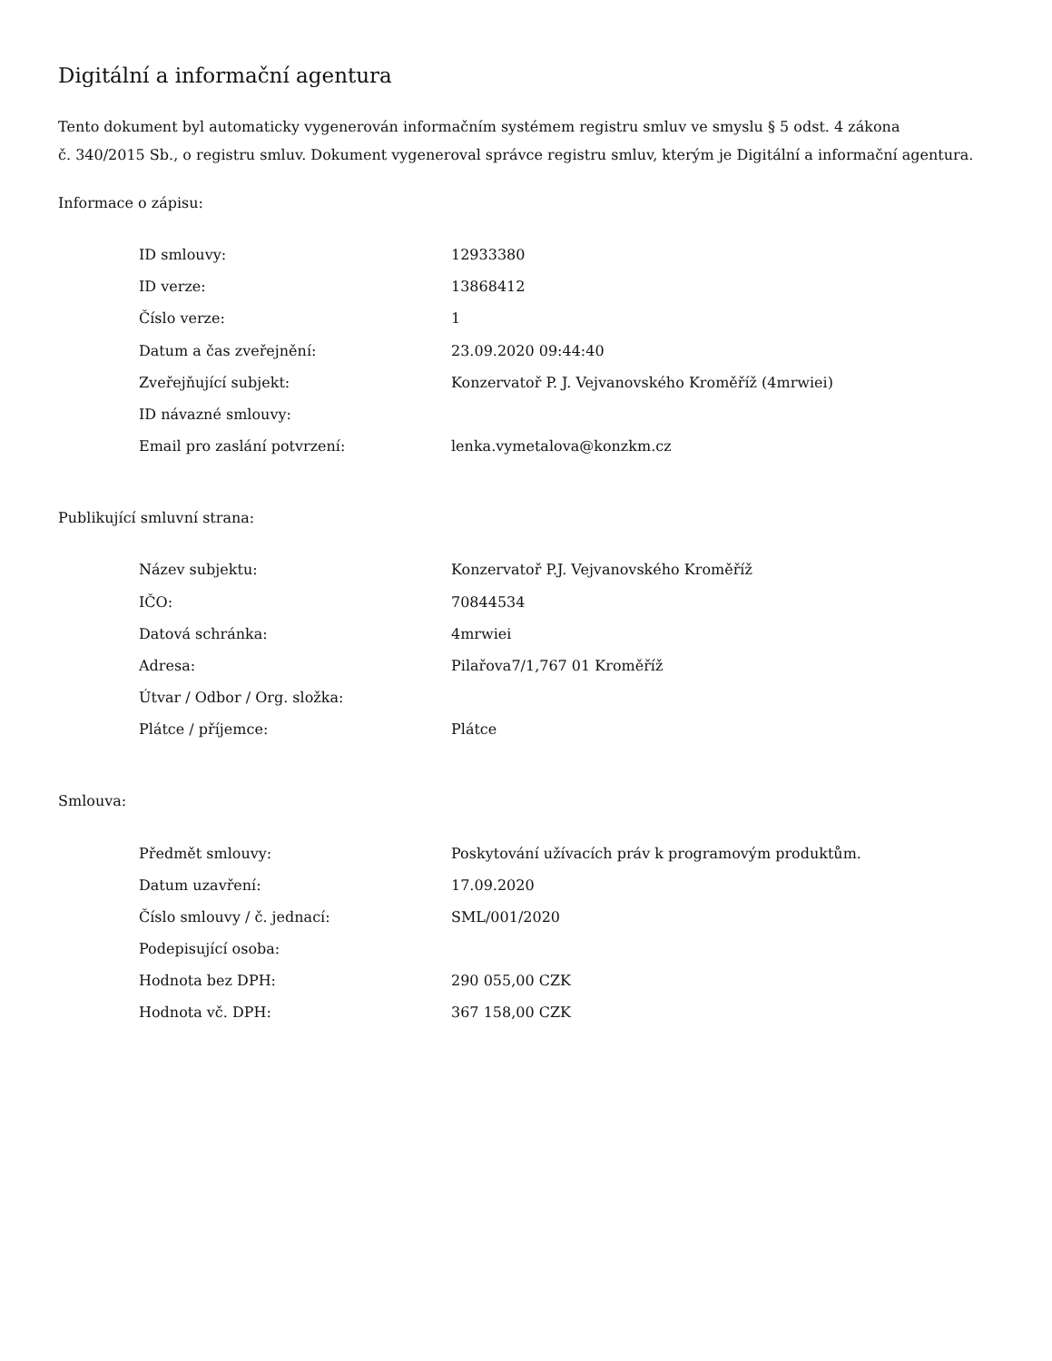Digitální a informační agentura
Tento dokument byl automaticky vygenerován informačním systémem registru smluv ve smyslu § 5 odst. 4 zákona
č. 340/2015 Sb., o registru smluv. Dokument vygeneroval správce registru smluv, kterým je Digitální a informační agentura.
Informace o zápisu:
| ID smlouvy: | 12933380 |
| ID verze: | 13868412 |
| Číslo verze: | 1 |
| Datum a čas zveřejnění: | 23.09.2020 09:44:40 |
| Zveřejňující subjekt: | Konzervatoř P. J. Vejvanovského Kroměříž (4mrwiei) |
| ID návazné smlouvy: | |
| Email pro zaslání potvrzení: | lenka.vymetalova@konzkm.cz |
Publikující smluvní strana:
| Název subjektu: | Konzervatoř P.J. Vejvanovského Kroměříž |
| IČO: | 70844534 |
| Datová schránka: | 4mrwiei |
| Adresa: | Pilařova7/1,767 01 Kroměříž |
| Útvar / Odbor / Org. složka: | |
| Plátce / příjemce: | Plátce |
Smlouva:
| Předmět smlouvy: | Poskytování užívacích práv k programovým produktům. |
| Datum uzavření: | 17.09.2020 |
| Číslo smlouvy / č. jednací: | SML/001/2020 |
| Podepisující osoba: | |
| Hodnota bez DPH: | 290 055,00 CZK |
| Hodnota vč. DPH: | 367 158,00 CZK |